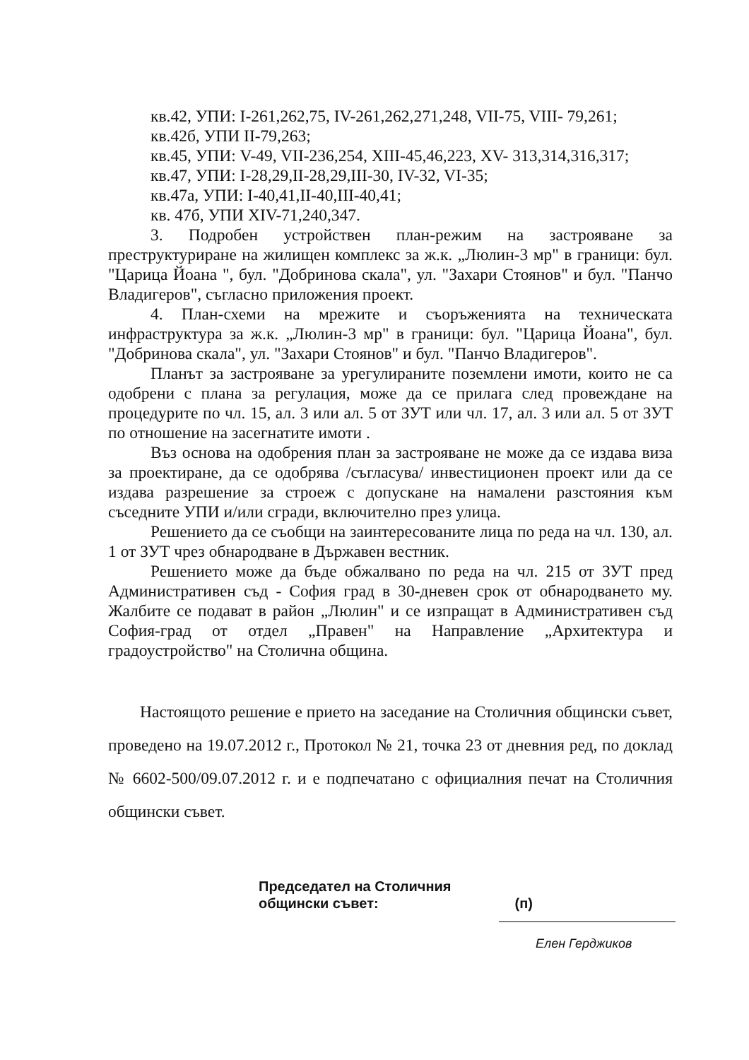кв.42, УПИ: I-261,262,75, IV-261,262,271,248, VII-75, VIII- 79,261;
кв.42б, УПИ II-79,263;
кв.45, УПИ: V-49, VII-236,254, XIII-45,46,223, XV- 313,314,316,317;
кв.47, УПИ: I-28,29,II-28,29,III-30, IV-32, VI-35;
кв.47а, УПИ: I-40,41,II-40,III-40,41;
кв. 47б, УПИ XIV-71,240,347.
3. Подробен устройствен план-режим на застрояване за преструктуриране на жилищен комплекс за ж.к. „Люлин-3 мр" в граници: бул. "Царица Йоана ", бул. "Добринова скала", ул. "Захари Стоянов" и бул. "Панчо Владигеров", съгласно приложения проект.
4. План-схеми на мрежите и съоръженията на техническата инфраструктура за ж.к. „Люлин-3 мр" в граници: бул. "Царица Йоана", бул. "Добринова скала", ул. "Захари Стоянов" и бул. "Панчо Владигеров".
Планът за застрояване за урегулираните поземлени имоти, които не са одобрени с плана за регулация, може да се прилага след провеждане на процедурите по чл. 15, ал. 3 или ал. 5 от ЗУТ или чл. 17, ал. 3 или ал. 5 от ЗУТ по отношение на засегнатите имоти .
Въз основа на одобрения план за застрояване не може да се издава виза за проектиране, да се одобрява /съгласува/ инвестиционен проект или да се издава разрешение за строеж с допускане на намалени разстояния към съседните УПИ и/или сгради, включително през улица.
Решението да се съобщи на заинтересованите лица по реда на чл. 130, ал. 1 от ЗУТ чрез обнародване в Държавен вестник.
Решението може да бъде обжалвано по реда на чл. 215 от ЗУТ пред Административен съд - София град в 30-дневен срок от обнародването му. Жалбите се подават в район „Люлин" и се изпращат в Административен съд София-град от отдел „Правен" на Направление „Архитектура и градоустройство" на Столична община.
Настоящото решение е прието на заседание на Столичния общински съвет, проведено на 19.07.2012 г., Протокол № 21, точка 23 от дневния ред, по доклад № 6602-500/09.07.2012 г. и е подпечатано с официалния печат на Столичния общински съвет.
Председател на Столичния
общински съвет:
(п)
Елен Герджиков